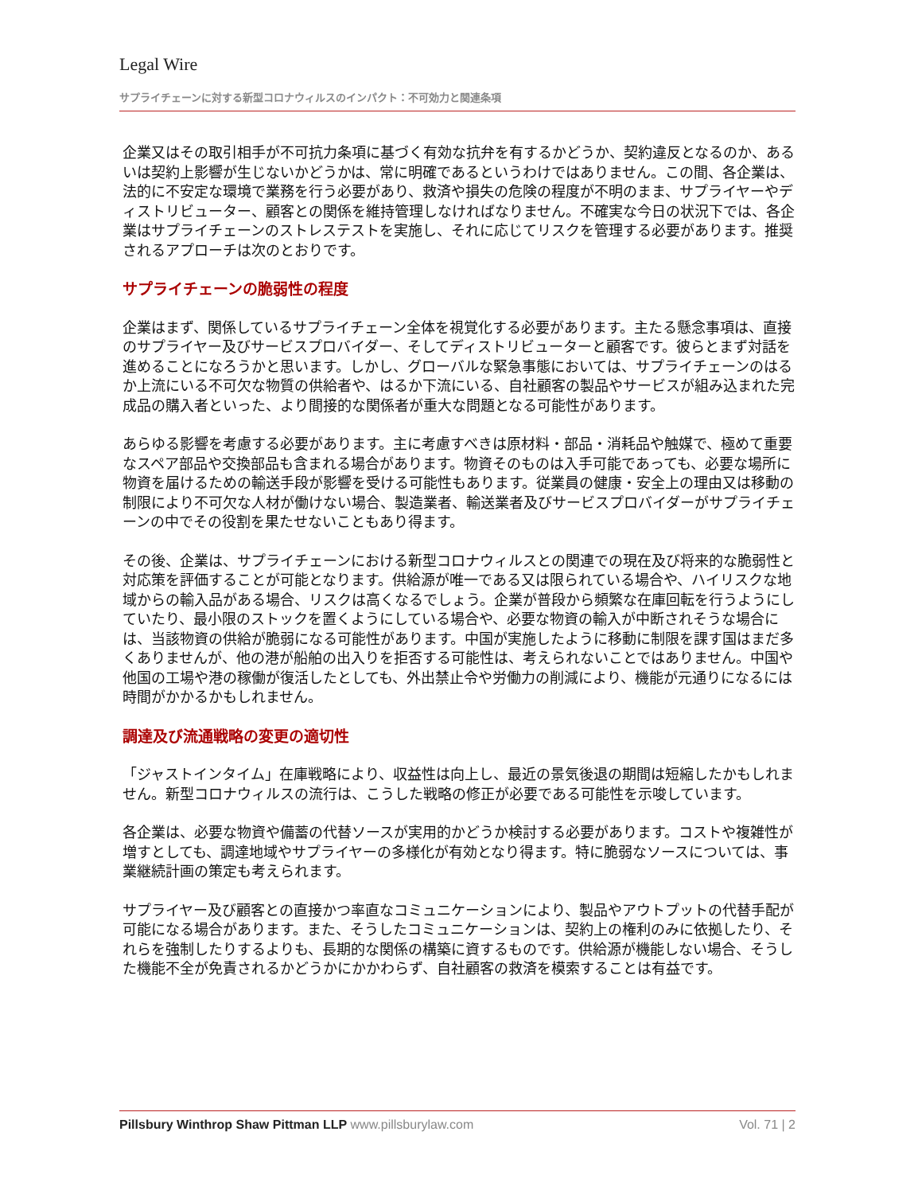Legal Wire
サプライチェーンに対する新型コロナウィルスのインパクト：不可効力と関連条項
企業又はその取引相手が不可抗力条項に基づく有効な抗弁を有するかどうか、契約違反となるのか、あるいは契約上影響が生じないかどうかは、常に明確であるというわけではありません。この間、各企業は、法的に不安定な環境で業務を行う必要があり、救済や損失の危険の程度が不明のまま、サプライヤーやディストリビューター、顧客との関係を維持管理しなければなりません。不確実な今日の状況下では、各企業はサプライチェーンのストレステストを実施し、それに応じてリスクを管理する必要があります。推奨されるアプローチは次のとおりです。
サプライチェーンの脆弱性の程度
企業はまず、関係しているサプライチェーン全体を視覚化する必要があります。主たる懸念事項は、直接のサプライヤー及びサービスプロバイダー、そしてディストリビューターと顧客です。彼らとまず対話を進めることになろうかと思います。しかし、グローバルな緊急事態においては、サプライチェーンのはるか上流にいる不可欠な物質の供給者や、はるか下流にいる、自社顧客の製品やサービスが組み込まれた完成品の購入者といった、より間接的な関係者が重大な問題となる可能性があります。
あらゆる影響を考慮する必要があります。主に考慮すべきは原材料・部品・消耗品や触媒で、極めて重要なスペア部品や交換部品も含まれる場合があります。物資そのものは入手可能であっても、必要な場所に物資を届けるための輸送手段が影響を受ける可能性もあります。従業員の健康・安全上の理由又は移動の制限により不可欠な人材が働けない場合、製造業者、輸送業者及びサービスプロバイダーがサプライチェーンの中でその役割を果たせないこともあり得ます。
その後、企業は、サプライチェーンにおける新型コロナウィルスとの関連での現在及び将来的な脆弱性と対応策を評価することが可能となります。供給源が唯一である又は限られている場合や、ハイリスクな地域からの輸入品がある場合、リスクは高くなるでしょう。企業が普段から頻繁な在庫回転を行うようにしていたり、最小限のストックを置くようにしている場合や、必要な物資の輸入が中断されそうな場合には、当該物資の供給が脆弱になる可能性があります。中国が実施したように移動に制限を課す国はまだ多くありませんが、他の港が船舶の出入りを拒否する可能性は、考えられないことではありません。中国や他国の工場や港の稼働が復活したとしても、外出禁止令や労働力の削減により、機能が元通りになるには時間がかかるかもしれません。
調達及び流通戦略の変更の適切性
「ジャストインタイム」在庫戦略により、収益性は向上し、最近の景気後退の期間は短縮したかもしれません。新型コロナウィルスの流行は、こうした戦略の修正が必要である可能性を示唆しています。
各企業は、必要な物資や備蓄の代替ソースが実用的かどうか検討する必要があります。コストや複雑性が増すとしても、調達地域やサプライヤーの多様化が有効となり得ます。特に脆弱なソースについては、事業継続計画の策定も考えられます。
サプライヤー及び顧客との直接かつ率直なコミュニケーションにより、製品やアウトプットの代替手配が可能になる場合があります。また、そうしたコミュニケーションは、契約上の権利のみに依拠したり、それらを強制したりするよりも、長期的な関係の構築に資するものです。供給源が機能しない場合、そうした機能不全が免責されるかどうかにかかわらず、自社顧客の救済を模索することは有益です。
Pillsbury Winthrop Shaw Pittman LLP www.pillsburylaw.com Vol. 71 | 2